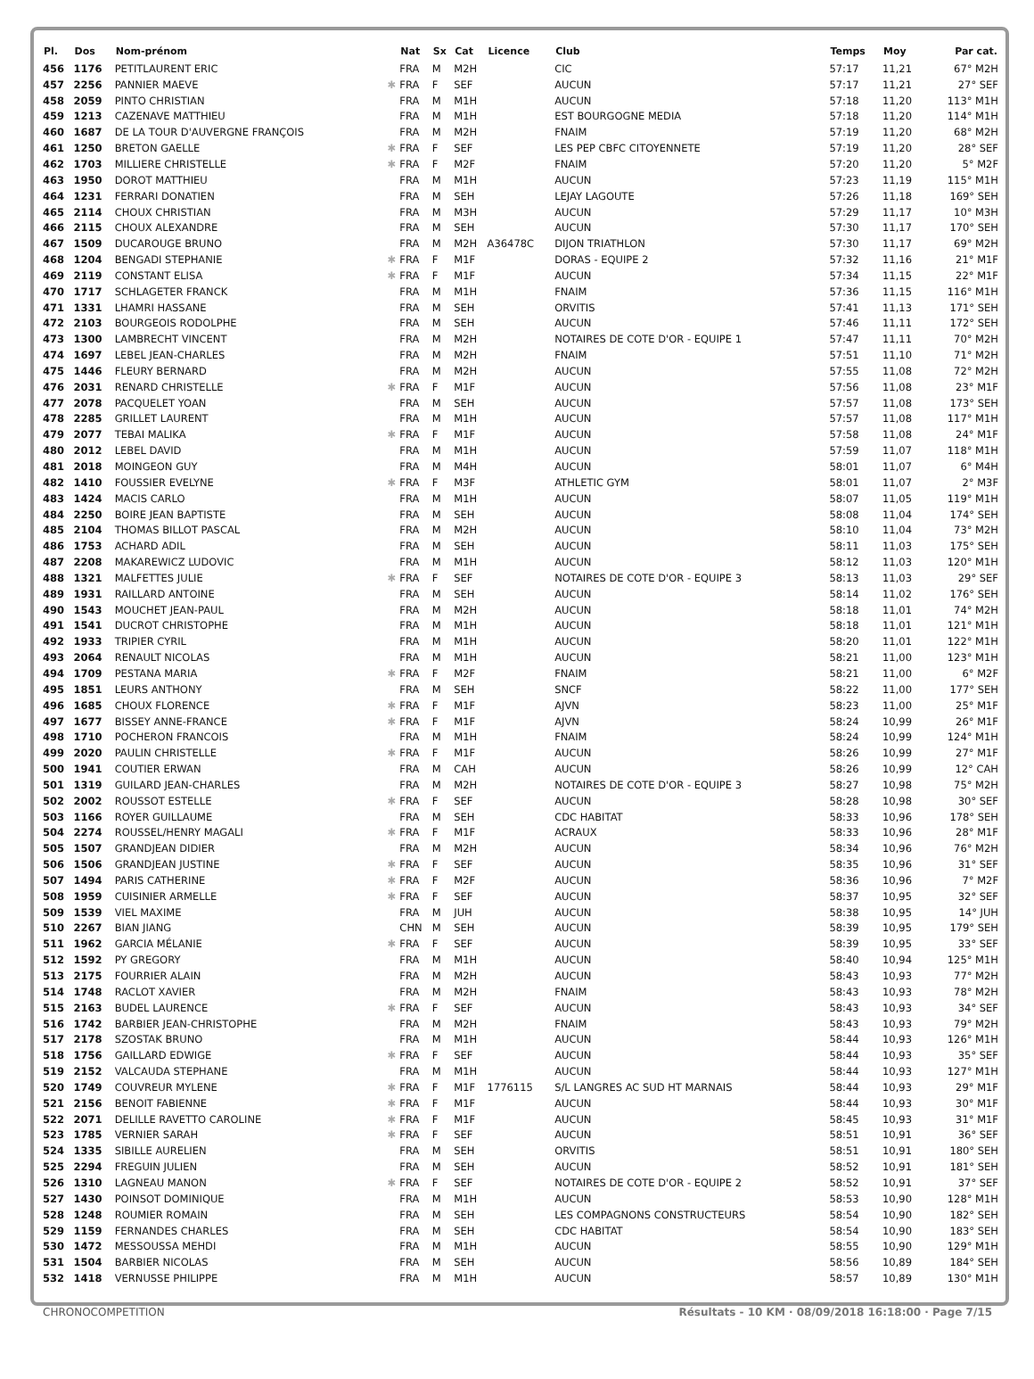| Pl. | Dos | Nom-prénom | | Nat | Sx | Cat | Licence | Club | Temps | Moy | Par cat. |
| --- | --- | --- | --- | --- | --- | --- | --- | --- | --- | --- | --- |
| 456 | 1176 | PETITLAURENT ERIC | | FRA | M | M2H | | CIC | 57:17 | 11,21 | 67° M2H |
| 457 | 2256 | PANNIER MAEVE | ✱ | FRA | F | SEF | | AUCUN | 57:17 | 11,21 | 27° SEF |
| 458 | 2059 | PINTO CHRISTIAN | | FRA | M | M1H | | AUCUN | 57:18 | 11,20 | 113° M1H |
| 459 | 1213 | CAZENAVE MATTHIEU | | FRA | M | M1H | | EST BOURGOGNE MEDIA | 57:18 | 11,20 | 114° M1H |
| 460 | 1687 | DE LA TOUR D'AUVERGNE FRANÇOIS | | FRA | M | M2H | | FNAIM | 57:19 | 11,20 | 68° M2H |
| 461 | 1250 | BRETON GAELLE | ✱ | FRA | F | SEF | | LES PEP CBFC CITOYENNETE | 57:19 | 11,20 | 28° SEF |
| 462 | 1703 | MILLIERE CHRISTELLE | ✱ | FRA | F | M2F | | FNAIM | 57:20 | 11,20 | 5° M2F |
| 463 | 1950 | DOROT MATTHIEU | | FRA | M | M1H | | AUCUN | 57:23 | 11,19 | 115° M1H |
| 464 | 1231 | FERRARI DONATIEN | | FRA | M | SEH | | LEJAY LAGOUTE | 57:26 | 11,18 | 169° SEH |
| 465 | 2114 | CHOUX CHRISTIAN | | FRA | M | M3H | | AUCUN | 57:29 | 11,17 | 10° M3H |
| 466 | 2115 | CHOUX ALEXANDRE | | FRA | M | SEH | | AUCUN | 57:30 | 11,17 | 170° SEH |
| 467 | 1509 | DUCAROUGE BRUNO | | FRA | M | M2H | A36478C | DIJON TRIATHLON | 57:30 | 11,17 | 69° M2H |
| 468 | 1204 | BENGADI STEPHANIE | ✱ | FRA | F | M1F | | DORAS - EQUIPE 2 | 57:32 | 11,16 | 21° M1F |
| 469 | 2119 | CONSTANT ELISA | ✱ | FRA | F | M1F | | AUCUN | 57:34 | 11,15 | 22° M1F |
| 470 | 1717 | SCHLAGETER FRANCK | | FRA | M | M1H | | FNAIM | 57:36 | 11,15 | 116° M1H |
| 471 | 1331 | LHAMRI HASSANE | | FRA | M | SEH | | ORVITIS | 57:41 | 11,13 | 171° SEH |
| 472 | 2103 | BOURGEOIS RODOLPHE | | FRA | M | SEH | | AUCUN | 57:46 | 11,11 | 172° SEH |
| 473 | 1300 | LAMBRECHT VINCENT | | FRA | M | M2H | | NOTAIRES DE COTE D'OR - EQUIPE 1 | 57:47 | 11,11 | 70° M2H |
| 474 | 1697 | LEBEL JEAN-CHARLES | | FRA | M | M2H | | FNAIM | 57:51 | 11,10 | 71° M2H |
| 475 | 1446 | FLEURY BERNARD | | FRA | M | M2H | | AUCUN | 57:55 | 11,08 | 72° M2H |
| 476 | 2031 | RENARD CHRISTELLE | ✱ | FRA | F | M1F | | AUCUN | 57:56 | 11,08 | 23° M1F |
| 477 | 2078 | PACQUELET YOAN | | FRA | M | SEH | | AUCUN | 57:57 | 11,08 | 173° SEH |
| 478 | 2285 | GRILLET LAURENT | | FRA | M | M1H | | AUCUN | 57:57 | 11,08 | 117° M1H |
| 479 | 2077 | TEBAI MALIKA | ✱ | FRA | F | M1F | | AUCUN | 57:58 | 11,08 | 24° M1F |
| 480 | 2012 | LEBEL DAVID | | FRA | M | M1H | | AUCUN | 57:59 | 11,07 | 118° M1H |
| 481 | 2018 | MOINGEON GUY | | FRA | M | M4H | | AUCUN | 58:01 | 11,07 | 6° M4H |
| 482 | 1410 | FOUSSIER EVELYNE | ✱ | FRA | F | M3F | | ATHLETIC GYM | 58:01 | 11,07 | 2° M3F |
| 483 | 1424 | MACIS CARLO | | FRA | M | M1H | | AUCUN | 58:07 | 11,05 | 119° M1H |
| 484 | 2250 | BOIRE JEAN BAPTISTE | | FRA | M | SEH | | AUCUN | 58:08 | 11,04 | 174° SEH |
| 485 | 2104 | THOMAS BILLOT PASCAL | | FRA | M | M2H | | AUCUN | 58:10 | 11,04 | 73° M2H |
| 486 | 1753 | ACHARD ADIL | | FRA | M | SEH | | AUCUN | 58:11 | 11,03 | 175° SEH |
| 487 | 2208 | MAKAREWICZ LUDOVIC | | FRA | M | M1H | | AUCUN | 58:12 | 11,03 | 120° M1H |
| 488 | 1321 | MALFETTES JULIE | ✱ | FRA | F | SEF | | NOTAIRES DE COTE D'OR - EQUIPE 3 | 58:13 | 11,03 | 29° SEF |
| 489 | 1931 | RAILLARD ANTOINE | | FRA | M | SEH | | AUCUN | 58:14 | 11,02 | 176° SEH |
| 490 | 1543 | MOUCHET JEAN-PAUL | | FRA | M | M2H | | AUCUN | 58:18 | 11,01 | 74° M2H |
| 491 | 1541 | DUCROT CHRISTOPHE | | FRA | M | M1H | | AUCUN | 58:18 | 11,01 | 121° M1H |
| 492 | 1933 | TRIPIER CYRIL | | FRA | M | M1H | | AUCUN | 58:20 | 11,01 | 122° M1H |
| 493 | 2064 | RENAULT NICOLAS | | FRA | M | M1H | | AUCUN | 58:21 | 11,00 | 123° M1H |
| 494 | 1709 | PESTANA MARIA | ✱ | FRA | F | M2F | | FNAIM | 58:21 | 11,00 | 6° M2F |
| 495 | 1851 | LEURS ANTHONY | | FRA | M | SEH | | SNCF | 58:22 | 11,00 | 177° SEH |
| 496 | 1685 | CHOUX FLORENCE | ✱ | FRA | F | M1F | | AJVN | 58:23 | 11,00 | 25° M1F |
| 497 | 1677 | BISSEY ANNE-FRANCE | ✱ | FRA | F | M1F | | AJVN | 58:24 | 10,99 | 26° M1F |
| 498 | 1710 | POCHERON FRANCOIS | | FRA | M | M1H | | FNAIM | 58:24 | 10,99 | 124° M1H |
| 499 | 2020 | PAULIN CHRISTELLE | ✱ | FRA | F | M1F | | AUCUN | 58:26 | 10,99 | 27° M1F |
| 500 | 1941 | COUTIER ERWAN | | FRA | M | CAH | | AUCUN | 58:26 | 10,99 | 12° CAH |
| 501 | 1319 | GUILARD JEAN-CHARLES | | FRA | M | M2H | | NOTAIRES DE COTE D'OR - EQUIPE 3 | 58:27 | 10,98 | 75° M2H |
| 502 | 2002 | ROUSSOT ESTELLE | ✱ | FRA | F | SEF | | AUCUN | 58:28 | 10,98 | 30° SEF |
| 503 | 1166 | ROYER GUILLAUME | | FRA | M | SEH | | CDC HABITAT | 58:33 | 10,96 | 178° SEH |
| 504 | 2274 | ROUSSEL/HENRY MAGALI | ✱ | FRA | F | M1F | | ACRAUX | 58:33 | 10,96 | 28° M1F |
| 505 | 1507 | GRANDJEAN DIDIER | | FRA | M | M2H | | AUCUN | 58:34 | 10,96 | 76° M2H |
| 506 | 1506 | GRANDJEAN JUSTINE | ✱ | FRA | F | SEF | | AUCUN | 58:35 | 10,96 | 31° SEF |
| 507 | 1494 | PARIS CATHERINE | ✱ | FRA | F | M2F | | AUCUN | 58:36 | 10,96 | 7° M2F |
| 508 | 1959 | CUISINIER ARMELLE | ✱ | FRA | F | SEF | | AUCUN | 58:37 | 10,95 | 32° SEF |
| 509 | 1539 | VIEL MAXIME | | FRA | M | JUH | | AUCUN | 58:38 | 10,95 | 14° JUH |
| 510 | 2267 | BIAN JIANG | | CHN | M | SEH | | AUCUN | 58:39 | 10,95 | 179° SEH |
| 511 | 1962 | GARCIA MÉLANIE | ✱ | FRA | F | SEF | | AUCUN | 58:39 | 10,95 | 33° SEF |
| 512 | 1592 | PY GREGORY | | FRA | M | M1H | | AUCUN | 58:40 | 10,94 | 125° M1H |
| 513 | 2175 | FOURRIER ALAIN | | FRA | M | M2H | | AUCUN | 58:43 | 10,93 | 77° M2H |
| 514 | 1748 | RACLOT XAVIER | | FRA | M | M2H | | FNAIM | 58:43 | 10,93 | 78° M2H |
| 515 | 2163 | BUDEL LAURENCE | ✱ | FRA | F | SEF | | AUCUN | 58:43 | 10,93 | 34° SEF |
| 516 | 1742 | BARBIER JEAN-CHRISTOPHE | | FRA | M | M2H | | FNAIM | 58:43 | 10,93 | 79° M2H |
| 517 | 2178 | SZOSTAK BRUNO | | FRA | M | M1H | | AUCUN | 58:44 | 10,93 | 126° M1H |
| 518 | 1756 | GAILLARD EDWIGE | ✱ | FRA | F | SEF | | AUCUN | 58:44 | 10,93 | 35° SEF |
| 519 | 2152 | VALCAUDA STEPHANE | | FRA | M | M1H | | AUCUN | 58:44 | 10,93 | 127° M1H |
| 520 | 1749 | COUVREUR MYLENE | ✱ | FRA | F | M1F | 1776115 | S/L LANGRES AC SUD HT MARNAIS | 58:44 | 10,93 | 29° M1F |
| 521 | 2156 | BENOIT FABIENNE | ✱ | FRA | F | M1F | | AUCUN | 58:44 | 10,93 | 30° M1F |
| 522 | 2071 | DELILLE RAVETTO CAROLINE | ✱ | FRA | F | M1F | | AUCUN | 58:45 | 10,93 | 31° M1F |
| 523 | 1785 | VERNIER SARAH | ✱ | FRA | F | SEF | | AUCUN | 58:51 | 10,91 | 36° SEF |
| 524 | 1335 | SIBILLE AURELIEN | | FRA | M | SEH | | ORVITIS | 58:51 | 10,91 | 180° SEH |
| 525 | 2294 | FREGUIN JULIEN | | FRA | M | SEH | | AUCUN | 58:52 | 10,91 | 181° SEH |
| 526 | 1310 | LAGNEAU MANON | ✱ | FRA | F | SEF | | NOTAIRES DE COTE D'OR - EQUIPE 2 | 58:52 | 10,91 | 37° SEF |
| 527 | 1430 | POINSOT DOMINIQUE | | FRA | M | M1H | | AUCUN | 58:53 | 10,90 | 128° M1H |
| 528 | 1248 | ROUMIER ROMAIN | | FRA | M | SEH | | LES COMPAGNONS CONSTRUCTEURS | 58:54 | 10,90 | 182° SEH |
| 529 | 1159 | FERNANDES CHARLES | | FRA | M | SEH | | CDC HABITAT | 58:54 | 10,90 | 183° SEH |
| 530 | 1472 | MESSOUSSA MEHDI | | FRA | M | M1H | | AUCUN | 58:55 | 10,90 | 129° M1H |
| 531 | 1504 | BARBIER NICOLAS | | FRA | M | SEH | | AUCUN | 58:56 | 10,89 | 184° SEH |
| 532 | 1418 | VERNUSSE PHILIPPE | | FRA | M | M1H | | AUCUN | 58:57 | 10,89 | 130° M1H |
CHRONOCOMPETITION Résultats - 10 KM · 08/09/2018 16:18:00 · Page 7/15